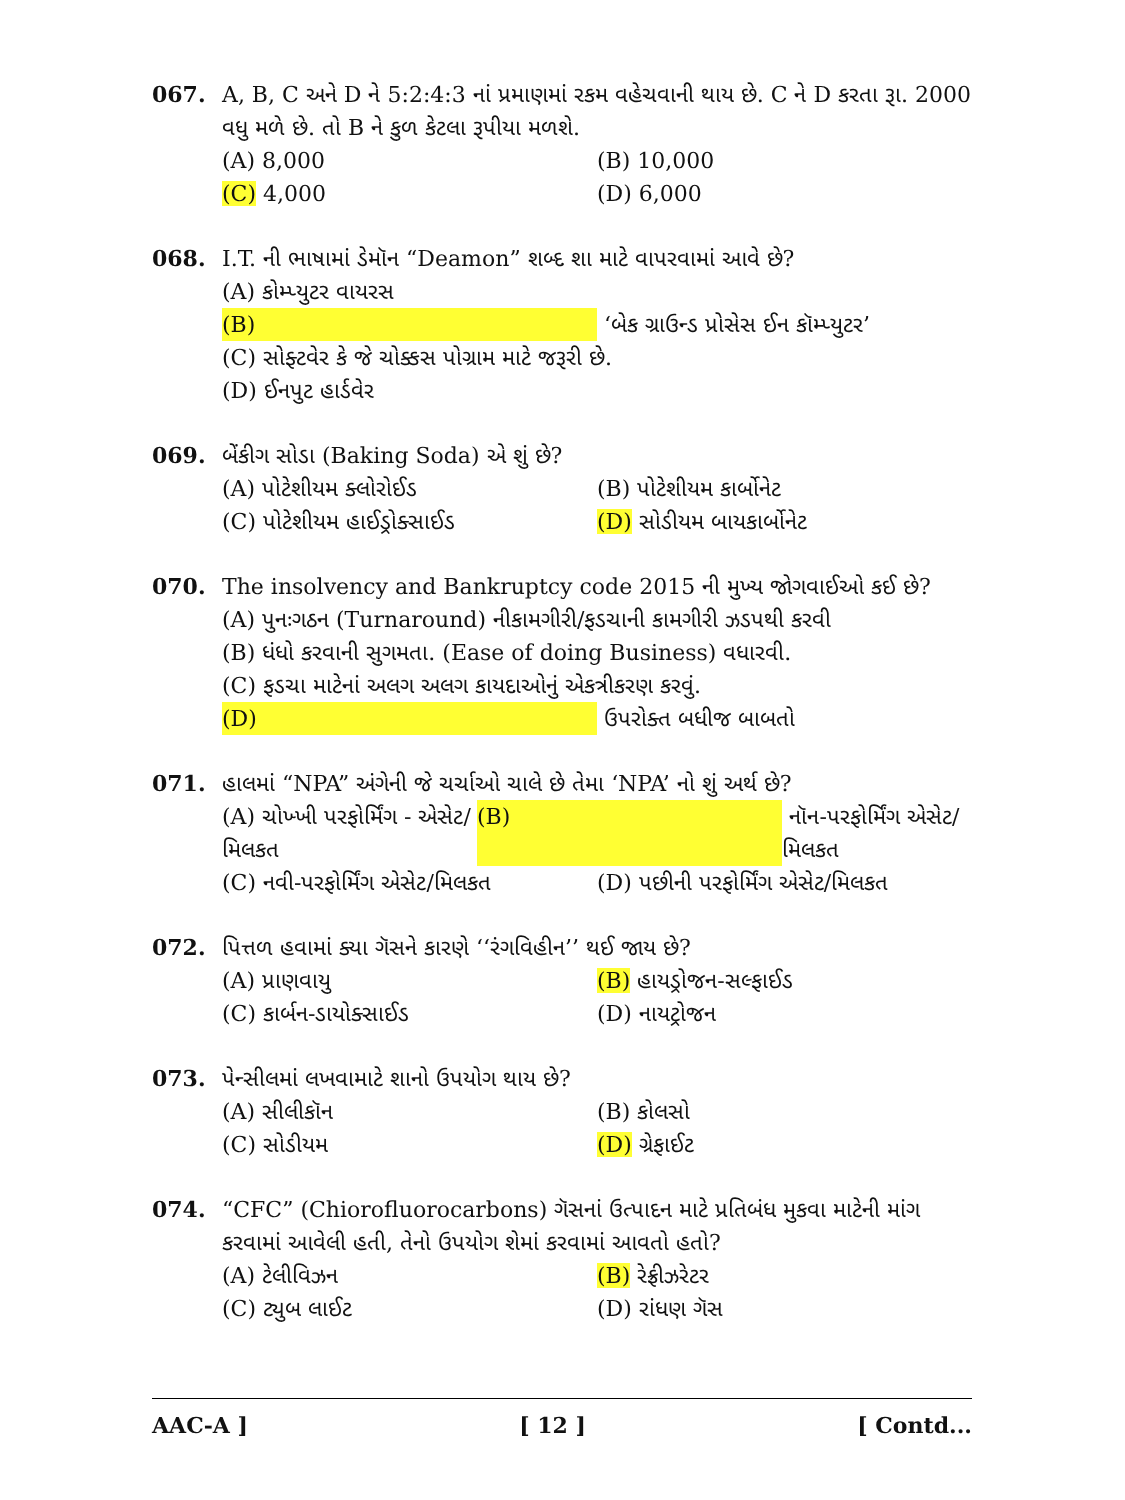067. A, B, C અને D ને 5:2:4:3 નાં પ્રમાણમાં રકમ વહેચવાની થાય છે. C ને D કરતા રૂા. 2000 વધુ મળે છે. તો B ને કુળ કેટલા રૂપીયા મળશે.
(A) 8,000 (B) 10,000
(C) 4,000 (D) 6,000
068. I.T. ની ભાષામાં ડેમૉન “Deamon” શબ્દ શા માટે વાપરવામાં આવે છે?
(A) કોમ્પ્યુટર વાયરસ
(B) ‘બેક ગ્રાઉન્ડ પ્રોસેસ ઈન કૉમ્પ્યુટર’
(C) સોફ્ટવેર કે જે ચોક્કસ પોગ્રામ માટે જરૂરી છે.
(D) ઈનપુટ હાર્ડવેર
069. બેંકીગ સોડા (Baking Soda) એ શું છે?
(A) પોટેશીયમ ક્લોરોઈડ (B) પોટેશીયમ કાર્બોનેટ
(C) પોટેશીયમ હાઈડ્રોક્સાઈડ (D) સોડીયમ બાયકાર્બોનેટ
070. The insolvency and Bankruptcy code 2015 ની મુખ્ય જોગવાઈઓ કઈ છે?
(A) પુનઃગઠન (Turnaround) નીકામગીરી/ફડચાની કામગીરી ઝડપથી કરવી
(B) ધંધો કરવાની સુગમતા. (Ease of doing Business) વધારવી.
(C) ફડચા માટેનાં અલગ અલગ કાયદાઓનું એકત્રીકરણ કરવું.
(D) ઉપરોક્ત બધીજ બાબતો
071. હાલમાં “NPA” અંગેની જે ચર્ચાઓ ચાલે છે તેમા ‘NPA’ નો શું અર્થ છે?
(A) ચોખ્ખી પરફોર્મિંગ - એસેટ/મિલકત (B) નૉન-પરફોર્મિંગ એસેટ/મિલકત
(C) નવી-પરફોર્મિંગ એસેટ/મિલકત (D) પછીની પરફોર્મિંગ એસેટ/મિલકત
072. પિત્તળ હવામાં ક્યા ગૅસને કારણે ‘‘રંગવિહીન’’ થઈ જાય છે?
(A) પ્રાણવાયુ (B) હાયડ્રોજન-સલ્ફાઈડ
(C) કાર્બન-ડાયોક્સાઈડ (D) નાયટ્રોજન
073. પેન્સીલમાં લખવામાટે શાનો ઉપયોગ થાય છે?
(A) સીલીકૉન (B) કોલસો
(C) સોડીયમ (D) ગ્રેફાઈટ
074. “CFC” (Chiorofluorocarbons) ગૅસનાં ઉત્પાદન માટે પ્રતિબંધ મુકવા માટેની માંગ કરવામાં આવેલી હતી, તેનો ઉપયોગ શેમાં કરવામાં આવતો હતો?
(A) ટેલીવિઝન (B) રેફ્રીઝરેટર
(C) ટ્યુબ લાઈટ (D) રાંધણ ગૅસ
AAC-A ] [ 12 ] [ Contd...